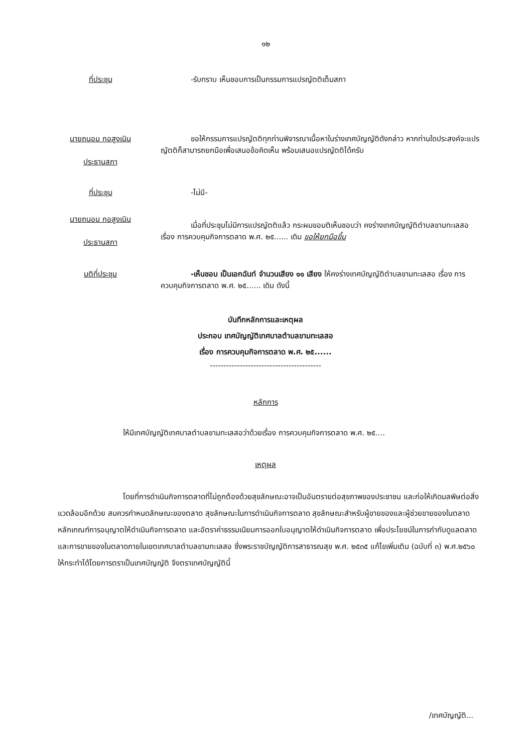๑๒
ที่ประชุม -รับทราบ เห็นชอบการเป็นกรรมการแปรญัตติเต็มสภา
นายถนอม กอสูงเนิน
ประธานสภา
ขอให้กรรมการแปรญัตติทุกท่านพิจารณาเนื้อหาในร่างเทศบัญญัติดังกล่าว หากท่านใดประสงค์จะแปรญัตติก็สามารถยกมือเพื่อเสนอข้อคิดเห็น พร้อมเสนอแปรญัตติได้ครับ
ที่ประชุม -ไม่มี-
นายถนอม กอสูงเนิน
ประธานสภา
เมื่อที่ประชุมไม่มีการแปรญัตติแล้ว กระผมขอมติเห็นชอบว่า คงร่างเทศบัญญัติตำบลขามทะเลสอ เรื่อง การควบคุมกิจการตลาด พ.ศ. ๒๕...... เดิม ขอให้ยกมือขึ้น
มติที่ประชุม -เห็นชอบ เป็นเอกฉันท์ จำนวนเสียง ๑๑ เสียง ให้คงร่างเทศบัญญัติตำบลขามทะเลสอ เรื่อง การควบคุมกิจการตลาด พ.ศ. ๒๕...... เดิม ดังนี้
บันทึกหลักการและเหตุผล
ประกอบ เทศบัญญัติเทศบาลตำบลขามทะเลสอ
เรื่อง การควบคุมกิจการตลาด พ.ศ. ๒๕......
-----------------------------------------
หลักการ
ให้มีเทศบัญญัติเทศบาลตำบลขามทะเลสอว่าด้วยเรื่อง การควบคุมกิจการตลาด พ.ศ. ๒๕....
เหตุผล
โดยที่การดำเนินกิจการตลาดที่ไม่ถูกต้องด้วยสุขลักษณะอาจเป็นอันตรายต่อสุขภาพของประชาชน และก่อให้เกิดมลพิษต่อสิ่งแวดล้อมอีกด้วย สมควรกำหนดลักษณะของตลาด สุขลักษณะในการดำเนินกิจการตลาด สุขลักษณะสำหรับผู้ขายของและผู้ช่วยขายของในตลาด หลักเกณฑ์การอนุญาตให้ดำเนินกิจการตลาด และอัตราค่าธรรมเนียมการออกใบอนุญาตให้ดำเนินกิจการตลาด เพื่อประโยชน์ในการกำกับดูแลตลาดและการขายของในตลาดภายในเขตเทศบาลตำบลขามทะเลสอ ซึ่งพระราชบัญญัติการสาธารณสุข พ.ศ. ๒๕๓๕ แก้ไขเพิ่มเติม (ฉบับที่ ๓) พ.ศ.๒๕๖๐ ให้กระทำได้โดยการตราเป็นเทศบัญญัติ จึงตราเทศบัญญัตินี้
/เทศบัญญัติ...